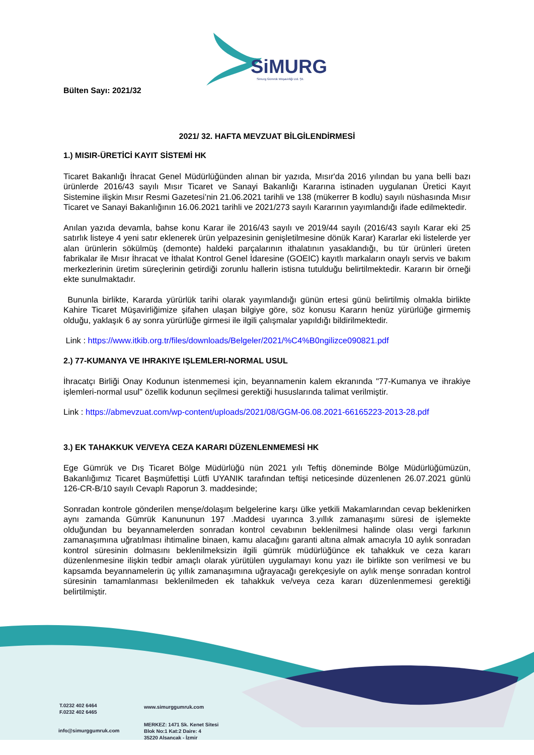SiMURG
Simurg Gümrük Müşavirliği Ltd. Şti.
Bülten Sayı: 2021/32
2021/ 32. HAFTA MEVZUAT BİLGİLENDİRMESİ
1.) MISIR-ÜRETİCİ KAYIT SİSTEMİ HK
Ticaret Bakanlığı İhracat Genel Müdürlüğünden alınan bir yazıda, Mısır'da 2016 yılından bu yana belli bazı ürünlerde 2016/43 sayılı Mısır Ticaret ve Sanayi Bakanlığı Kararına istinaden uygulanan Üretici Kayıt Sistemine ilişkin Mısır Resmi Gazetesi’nin 21.06.2021 tarihli ve 138 (mükerrer B kodlu) sayılı nüshasında Mısır Ticaret ve Sanayi Bakanlığının 16.06.2021 tarihli ve 2021/273 sayılı Kararının yayımlandığı ifade edilmektedir.
Anılan yazıda devamla, bahse konu Karar ile 2016/43 sayılı ve 2019/44 sayılı (2016/43 sayılı Karar eki 25 satırlık listeye 4 yeni satır eklenerek ürün yelpazesinin genişletilmesine dönük Karar) Kararlar eki listelerde yer alan ürünlerin sökülmüş (demonte) haldeki parçalarının ithalatının yasaklandığı, bu tür ürünleri üreten fabrikalar ile Mısır İhracat ve İthalat Kontrol Genel İdaresine (GOEIC) kayıtlı markaların onaylı servis ve bakım merkezlerinin üretim süreçlerinin getirdiği zorunlu hallerin istisna tutulduğu belirtilmektedir. Kararın bir örneği ekte sunulmaktadır.
Bununla birlikte, Kararda yürürlük tarihi olarak yayımlandığı günün ertesi günü belirtilmiş olmakla birlikte Kahire Ticaret Müşavirliğimize şifahen ulaşan bilgiye göre, söz konusu Kararın henüz yürürlüğe girmemiş olduğu, yaklaşık 6 ay sonra yürürlüğe girmesi ile ilgili çalışmalar yapıldığı bildirilmektedir.
Link : https://www.itkib.org.tr/files/downloads/Belgeler/2021/%C4%B0ngilizce090821.pdf
2.) 77-KUMANYA VE IHRAKIYE IŞLEMLERI-NORMAL USUL
İhracatçı Birliği Onay Kodunun istenmemesi için, beyannamenin kalem ekranında "77-Kumanya ve ihrakiye işlemleri-normal usul" özellik kodunun seçilmesi gerektiği hususlarında talimat verilmiştir.
Link : https://abmevzuat.com/wp-content/uploads/2021/08/GGM-06.08.2021-66165223-2013-28.pdf
3.) EK TAHAKKUK VE/VEYA CEZA KARARI DÜZENLENMEMESİ HK
Ege Gümrük ve Dış Ticaret Bölge Müdürlüğü nün 2021 yılı Teftiş döneminde Bölge Müdürlüğümüzün, Bakanlığımız Ticaret Başmüfettişi Lütfi UYANIK tarafından teftişi neticesinde düzenlenen 26.07.2021 günlü 126-CR-B/10 sayılı Cevaplı Raporun 3. maddesinde;
Sonradan kontrole gönderilen menşe/dolaşım belgelerine karşı ülke yetkili Makamlarından cevap beklenirken aynı zamanda Gümrük Kanununun 197 .Maddesi uyarınca 3.yıllık zamanaşımı süresi de işlemekte olduğundan bu beyannamelerden sonradan kontrol cevabının beklenilmesi halinde olası vergi farkının zamanaşımına uğratılması ihtimaline binaen, kamu alacağını garanti altına almak amacıyla 10 aylık sonradan kontrol süresinin dolmasını beklenilmeksizin ilgili gümrük müdürlüğünce ek tahakkuk ve ceza kararı düzenlenmesine ilişkin tedbir amaçlı olarak yürütülen uygulamayı konu yazı ile birlikte son verilmesi ve bu kapsamda beyannamelerin üç yıllık zamanaşımına uğrayacağı gerekçesiyle on aylık menşe sonradan kontrol süresinin tamamlanması beklenilmeden ek tahakkuk ve/veya ceza kararı düzenlenmemesi gerektiği belirtilmiştir.
T.0232 402 6464
F.0232 402 6465
www.simurggumruk.com
info@simurggumruk.com
MERKEZ: 1471 Sk. Kenet Sitesi
Blok No:1 Kat:2 Daire: 4
35220 Alsancak - İzmir